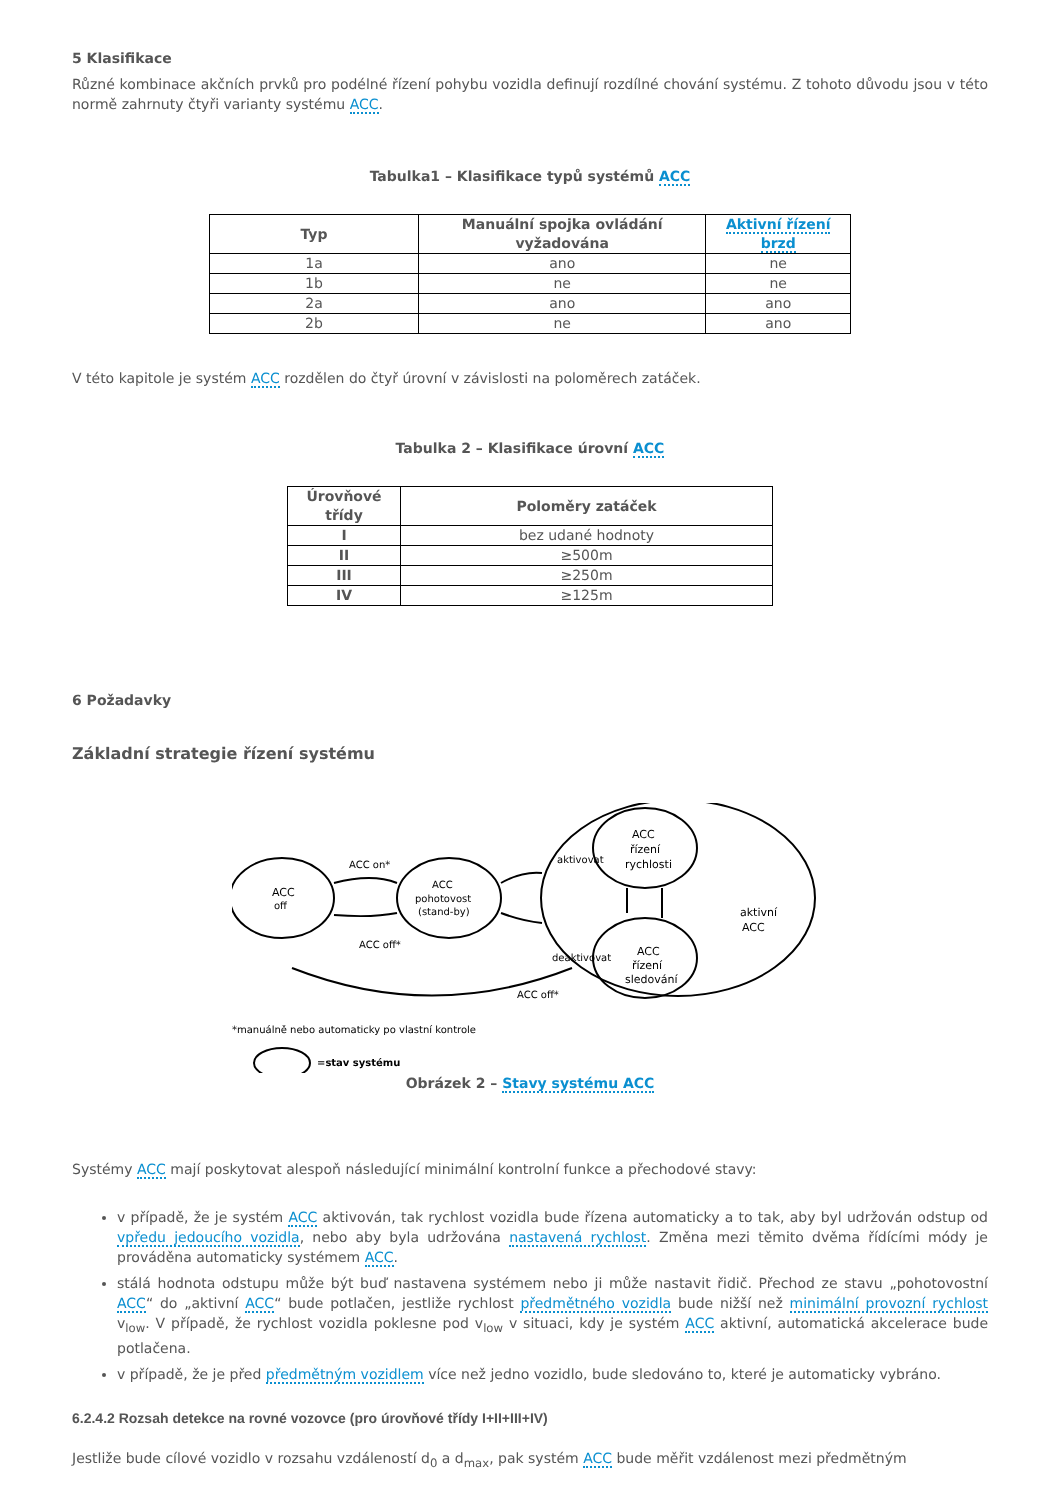5 Klasifikace
Různé kombinace akčních prvků pro podélné řízení pohybu vozidla definují rozdílné chování systému. Z tohoto důvodu jsou v této normě zahrnuty čtyři varianty systému ACC.
Tabulka1 – Klasifikace typů systémů ACC
| Typ | Manuální spojka ovládání vyžadována | Aktivní řízení brzd |
| --- | --- | --- |
| 1a | ano | ne |
| 1b | ne | ne |
| 2a | ano | ano |
| 2b | ne | ano |
V této kapitole je systém ACC rozdělen do čtyř úrovní v závislosti na poloměrech zatáček.
Tabulka 2 – Klasifikace úrovní ACC
| Úrovňové třídy | Poloměry zatáček |
| --- | --- |
| I | bez udané hodnoty |
| II | ≥500m |
| III | ≥250m |
| IV | ≥125m |
6 Požadavky
Základní strategie řízení systému
ACC
off
ACC
pohotovost
(stand-by)
ACC
řízení
rychlosti
ACC
řízení
sledování
aktivní
ACC
ACC on*
ACC off*
aktivovat
deaktivovat
ACC off*
*manuálně nebo automaticky po vlastní kontrole
=stav systému
Obrázek 2 – Stavy systému ACC
Systémy ACC mají poskytovat alespoň následující minimální kontrolní funkce a přechodové stavy:
v případě, že je systém ACC aktivován, tak rychlost vozidla bude řízena automaticky a to tak, aby byl udržován odstup od vpředu jedoucího vozidla, nebo aby byla udržována nastavená rychlost. Změna mezi těmito dvěma řídícími módy je prováděna automaticky systémem ACC.
stálá hodnota odstupu může být buď nastavena systémem nebo ji může nastavit řidič. Přechod ze stavu „pohotovostní ACC“ do „aktivní ACC“ bude potlačen, jestliže rychlost předmětného vozidla bude nižší než minimální provozní rychlost v<sub>low</sub>. V případě, že rychlost vozidla poklesne pod v<sub>low</sub> v situaci, kdy je systém ACC aktivní, automatická akcelerace bude potlačena.
v případě, že je před předmětným vozidlem více než jedno vozidlo, bude sledováno to, které je automaticky vybráno.
6.2.4.2 Rozsah detekce na rovné vozovce (pro úrovňové třídy I+II+III+IV)
Jestliže bude cílové vozidlo v rozsahu vzdáleností d<sub>0</sub> a d<sub>max</sub>, pak systém ACC bude měřit vzdálenost mezi předmětným